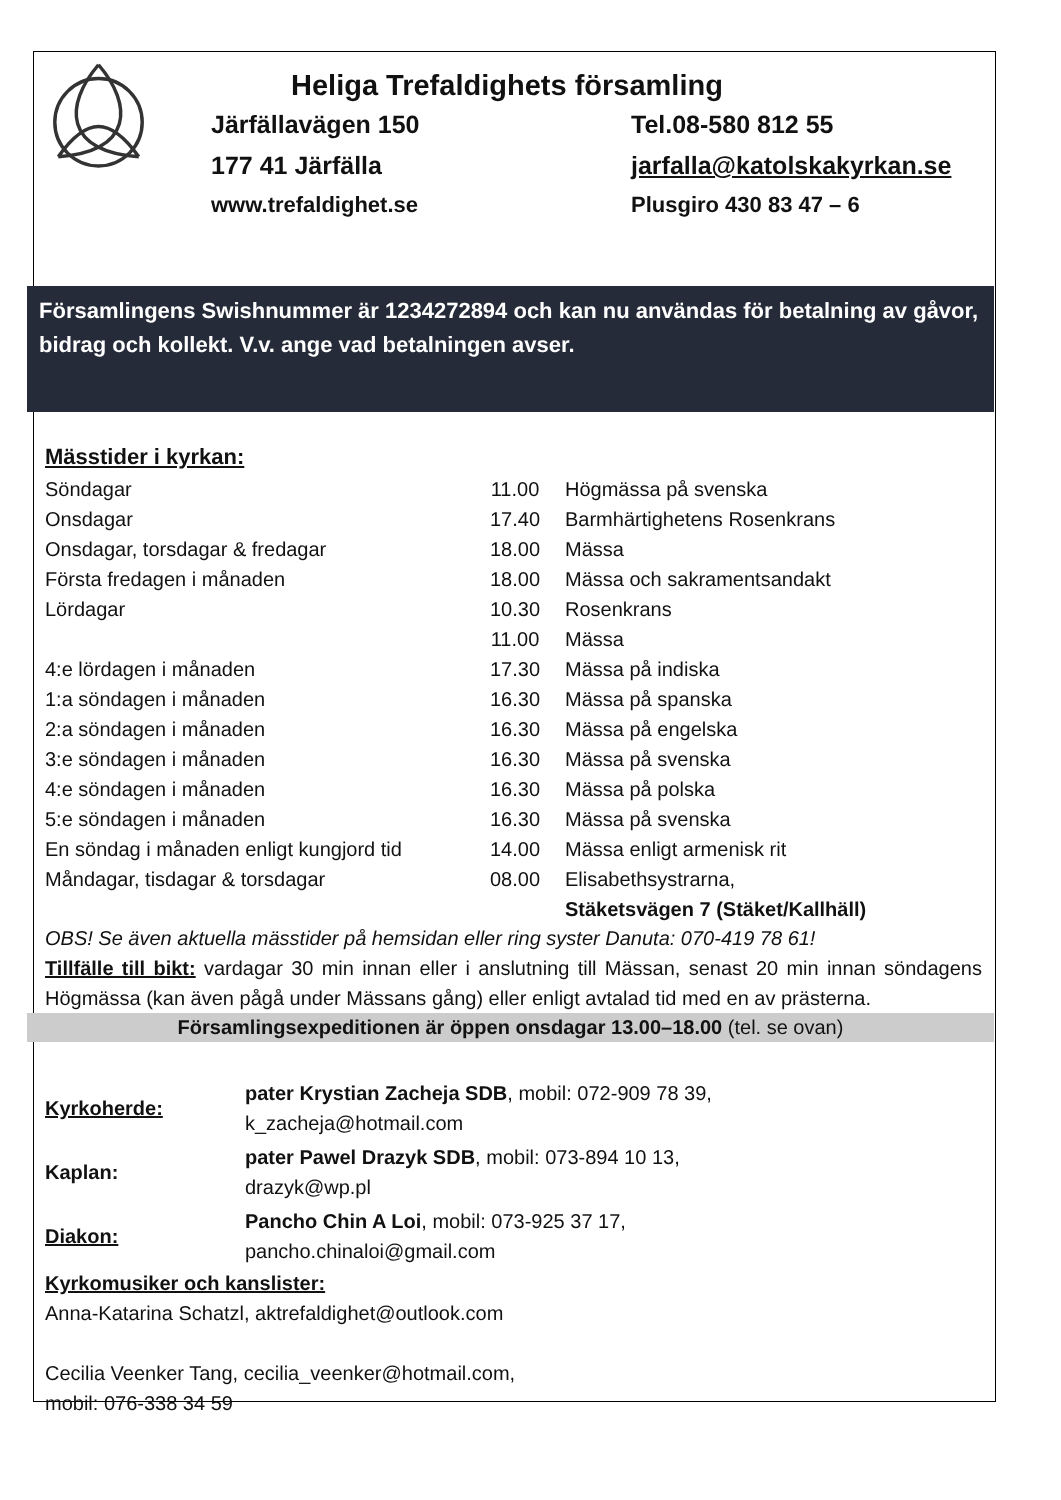Heliga Trefaldighets församling
Järfällavägen 150 Tel.08-580 812 55
177 41 Järfälla jarfalla@katolskakyrkan.se
www.trefaldighet.se Plusgiro 430 83 47 – 6
Församlingens Swishnummer är 1234272894 och kan nu användas för betalning av gåvor, bidrag och kollekt. V.v. ange vad betalningen avser.
Mässtider i kyrkan:
| Söndagar | 11.00 | Högmässa på svenska |
| Onsdagar | 17.40 | Barmhärtighetens Rosenkrans |
| Onsdagar, torsdagar & fredagar | 18.00 | Mässa |
| Första fredagen i månaden | 18.00 | Mässa och sakramentsandakt |
| Lördagar | 10.30 | Rosenkrans |
| | 11.00 | Mässa |
| 4:e lördagen i månaden | 17.30 | Mässa på indiska |
| 1:a söndagen i månaden | 16.30 | Mässa på spanska |
| 2:a söndagen i månaden | 16.30 | Mässa på engelska |
| 3:e söndagen i månaden | 16.30 | Mässa på svenska |
| 4:e söndagen i månaden | 16.30 | Mässa på polska |
| 5:e söndagen i månaden | 16.30 | Mässa på svenska |
| En söndag i månaden enligt kungjord tid | 14.00 | Mässa enligt armenisk rit |
| Måndagar, tisdagar & torsdagar | 08.00 | Elisabethsystrarna, |
| | | Stäketsvägen 7 (Stäket/Kallhäll) |
OBS! Se även aktuella mässtider på hemsidan eller ring syster Danuta: 070-419 78 61!
Tillfälle till bikt: vardagar 30 min innan eller i anslutning till Mässan, senast 20 min innan söndagens Högmässa (kan även pågå under Mässans gång) eller enligt avtalad tid med en av prästerna.
Församlingsexpeditionen är öppen onsdagar 13.00–18.00 (tel. se ovan)
| Kyrkoherde: | pater Krystian Zacheja SDB , mobil: 072-909 78 39, k_zacheja@hotmail.com |
| Kaplan: | pater Pawel Drazyk SDB , mobil: 073-894 10 13, drazyk@wp.pl |
| Diakon: | Pancho Chin A Loi , mobil: 073-925 37 17, pancho.chinaloi@gmail.com |
Kyrkomusiker och kanslister:
Anna-Katarina Schatzl, aktrefaldighet@outlook.com
Cecilia Veenker Tang, cecilia_veenker@hotmail.com,
mobil: 076-338 34 59